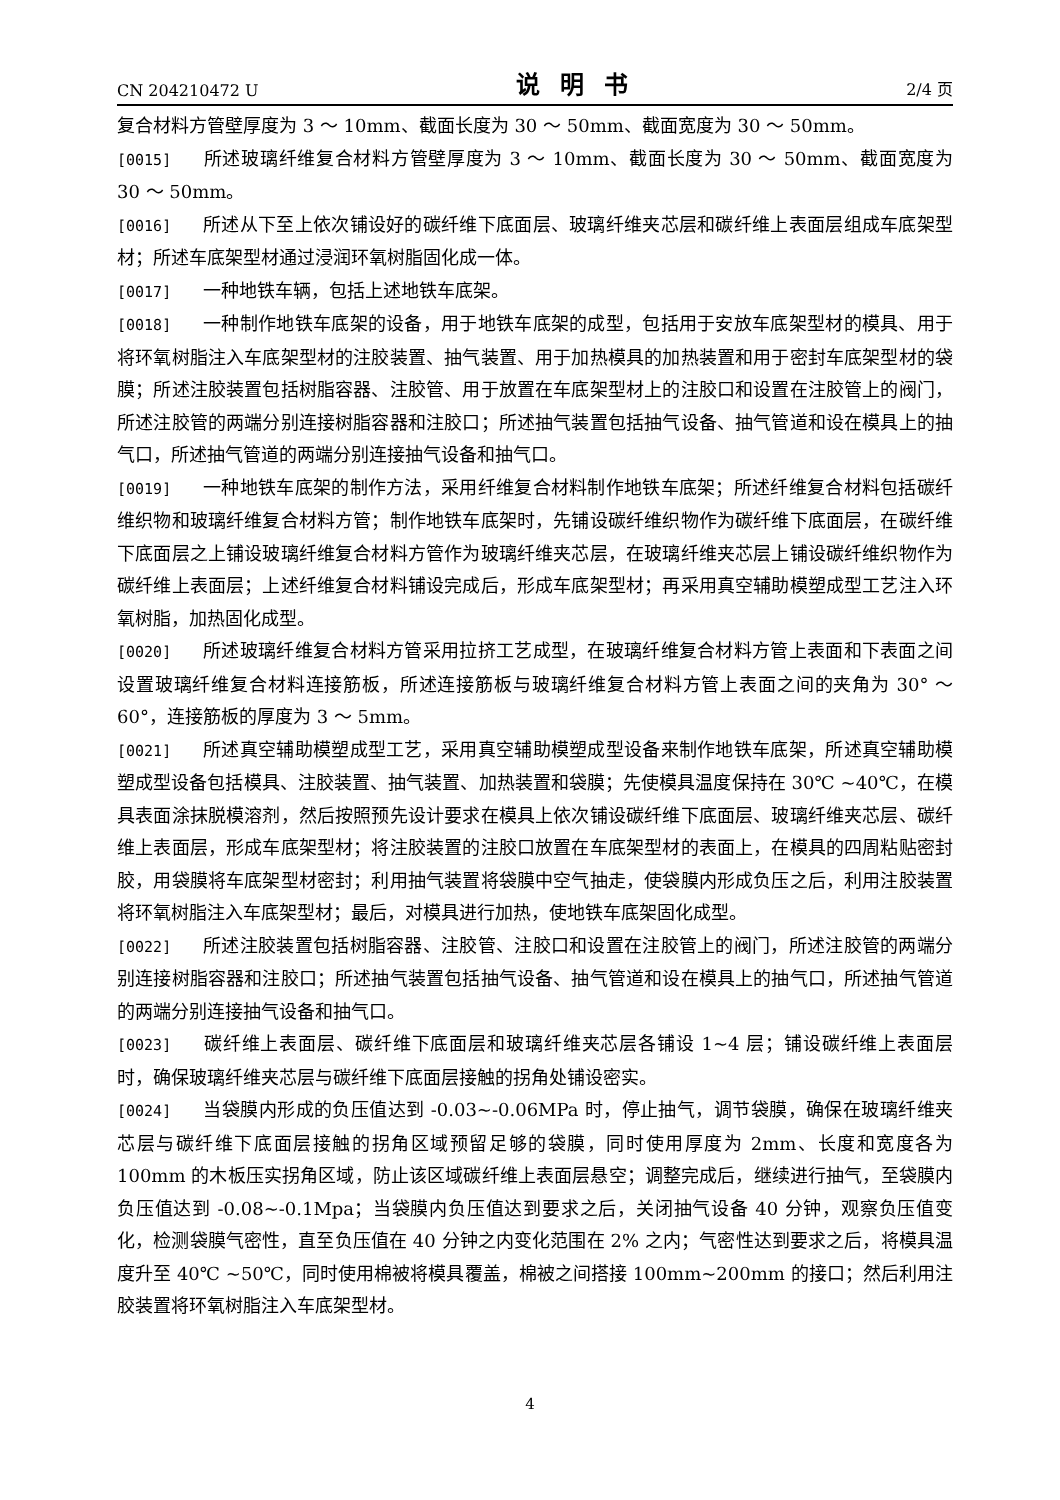CN 204210472 U 说明书 2/4 页
复合材料方管壁厚度为 3 ～ 10mm、截面长度为 30 ～ 50mm、截面宽度为 30 ～ 50mm。
[0015] 所述玻璃纤维复合材料方管壁厚度为 3 ～ 10mm、截面长度为 30 ～ 50mm、截面宽度为 30 ～ 50mm。
[0016] 所述从下至上依次铺设好的碳纤维下底面层、玻璃纤维夹芯层和碳纤维上表面层组成车底架型材；所述车底架型材通过浸润环氧树脂固化成一体。
[0017] 一种地铁车辆，包括上述地铁车底架。
[0018] 一种制作地铁车底架的设备，用于地铁车底架的成型，包括用于安放车底架型材的模具、用于将环氧树脂注入车底架型材的注胶装置、抽气装置、用于加热模具的加热装置和用于密封车底架型材的袋膜；所述注胶装置包括树脂容器、注胶管、用于放置在车底架型材上的注胶口和设置在注胶管上的阀门，所述注胶管的两端分别连接树脂容器和注胶口；所述抽气装置包括抽气设备、抽气管道和设在模具上的抽气口，所述抽气管道的两端分别连接抽气设备和抽气口。
[0019] 一种地铁车底架的制作方法，采用纤维复合材料制作地铁车底架；所述纤维复合材料包括碳纤维织物和玻璃纤维复合材料方管；制作地铁车底架时，先铺设碳纤维织物作为碳纤维下底面层，在碳纤维下底面层之上铺设玻璃纤维复合材料方管作为玻璃纤维夹芯层，在玻璃纤维夹芯层上铺设碳纤维织物作为碳纤维上表面层；上述纤维复合材料铺设完成后，形成车底架型材；再采用真空辅助模塑成型工艺注入环氧树脂，加热固化成型。
[0020] 所述玻璃纤维复合材料方管采用拉挤工艺成型，在玻璃纤维复合材料方管上表面和下表面之间设置玻璃纤维复合材料连接筋板，所述连接筋板与玻璃纤维复合材料方管上表面之间的夹角为 30° ～ 60°，连接筋板的厚度为 3 ～ 5mm。
[0021] 所述真空辅助模塑成型工艺，采用真空辅助模塑成型设备来制作地铁车底架，所述真空辅助模塑成型设备包括模具、注胶装置、抽气装置、加热装置和袋膜；先使模具温度保持在 30℃ ~40℃，在模具表面涂抹脱模溶剂，然后按照预先设计要求在模具上依次铺设碳纤维下底面层、玻璃纤维夹芯层、碳纤维上表面层，形成车底架型材；将注胶装置的注胶口放置在车底架型材的表面上，在模具的四周粘贴密封胶，用袋膜将车底架型材密封；利用抽气装置将袋膜中空气抽走，使袋膜内形成负压之后，利用注胶装置将环氧树脂注入车底架型材；最后，对模具进行加热，使地铁车底架固化成型。
[0022] 所述注胶装置包括树脂容器、注胶管、注胶口和设置在注胶管上的阀门，所述注胶管的两端分别连接树脂容器和注胶口；所述抽气装置包括抽气设备、抽气管道和设在模具上的抽气口，所述抽气管道的两端分别连接抽气设备和抽气口。
[0023] 碳纤维上表面层、碳纤维下底面层和玻璃纤维夹芯层各铺设 1~4 层；铺设碳纤维上表面层时，确保玻璃纤维夹芯层与碳纤维下底面层接触的拐角处铺设密实。
[0024] 当袋膜内形成的负压值达到 -0.03~-0.06MPa 时，停止抽气，调节袋膜，确保在玻璃纤维夹芯层与碳纤维下底面层接触的拐角区域预留足够的袋膜，同时使用厚度为 2mm、长度和宽度各为 100mm 的木板压实拐角区域，防止该区域碳纤维上表面层悬空；调整完成后，继续进行抽气，至袋膜内负压值达到 -0.08~-0.1Mpa；当袋膜内负压值达到要求之后，关闭抽气设备 40 分钟，观察负压值变化，检测袋膜气密性，直至负压值在 40 分钟之内变化范围在 2% 之内；气密性达到要求之后，将模具温度升至 40℃ ~50℃，同时使用棉被将模具覆盖，棉被之间搭接 100mm~200mm 的接口；然后利用注胶装置将环氧树脂注入车底架型材。
4